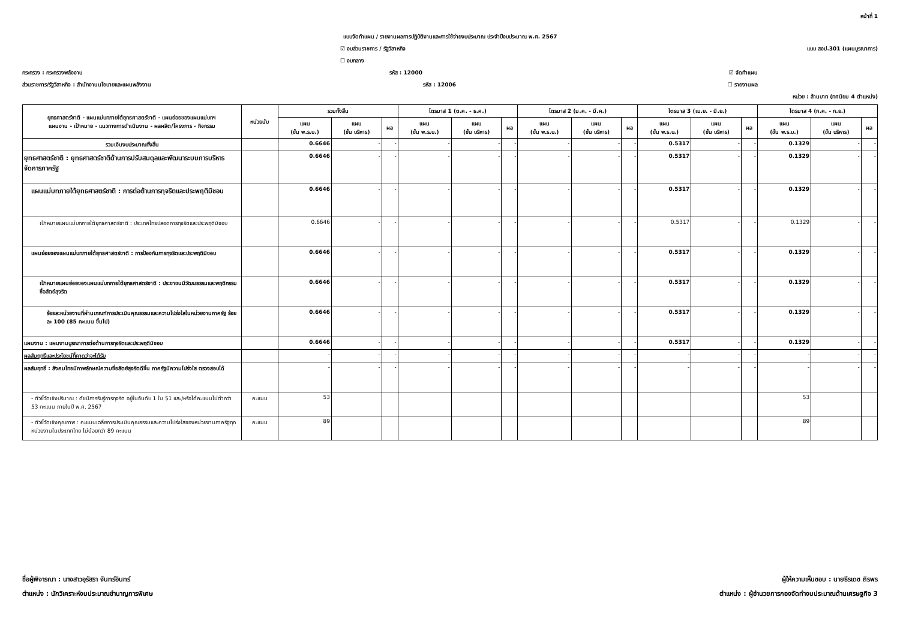หน้าที่ 1
แบบจัดทำแผน / รายงานผลการปฏิบัติงานและการใช้จ่ายงบประมาณ ประจำปีงบประมาณ พ.ศ. 2567
☑ งบส่วนราชการ / รัฐวิสาหกิจ แบบ สงป.301 (แผนบูรณาการ)
☐ งบกลาง
กระทรวง : กระทรวงพลังงาน รหัส : 12000 ☑ จัดทำแผน
ส่วนราชการ/รัฐวิสาหกิจ : สำนักงานนโยบายและแผนพลังงาน รหัส : 12006 ☐ รายงานผล
หน่วย : ล้านบาท (ทศนิยม 4 ตำแหน่ง)
| ยุทธศาสตร์ชาติ - แผนแม่บทภายใต้ยุทธศาสตร์ชาติ - แผนย่อยของแผนแม่บทฯ แผนงาน - เป้าหมาย - แนวทางการดำเนินงาน - ผลผลิต/โครงการ - กิจกรรม | หน่วยนับ | รวมทั้งสิ้น | | | ไตรมาส 1 (ต.ค. - ธ.ค.) | | | ไตรมาส 2 (ม.ค. - มี.ค.) | | | ไตรมาส 3 (เม.ย. - มิ.ย.) | | | ไตรมาส 4 (ก.ค. - ก.ย.) | | |
| --- | --- | --- | --- | --- | --- | --- | --- | --- | --- | --- | --- | --- | --- | --- | --- | --- |
| | | แผน (ขั้น พ.ร.บ.) | แผน (ขั้น บริหาร) | ผล | แผน (ขั้น พ.ร.บ.) | แผน (ขั้น บริหาร) | ผล | แผน (ขั้น พ.ร.บ.) | แผน (ขั้น บริหาร) | ผล | แผน (ขั้น พ.ร.บ.) | แผน (ขั้น บริหาร) | ผล | แผน (ขั้น พ.ร.บ.) | แผน (ขั้น บริหาร) | ผล |
| รวมเงินงบประมาณทั้งสิ้น | | 0.6646 | - | - | - | - | - | - | - | - | 0.5317 | - | - | 0.1329 | - | - |
| ยุทธศาสตร์ชาติ : ยุทธศาสตร์ชาติด้านการปรับสมดุลและพัฒนาระบบการบริหารจัดการภาครัฐ | | 0.6646 | - | - | - | - | - | - | - | - | 0.5317 | - | - | 0.1329 | - | - |
| แผนแม่บทภายใต้ยุทธศาสตร์ชาติ : การต่อต้านการทุจริตและประพฤติมิชอบ | | 0.6646 | - | - | - | - | - | - | - | - | 0.5317 | - | - | 0.1329 | - | - |
| เป้าหมายแผนแม่บทภายใต้ยุทธศาสตร์ชาติ : ประเทศไทยปลอดการทุจริตและประพฤติมิชอบ | | 0.6646 | - | - | - | - | - | - | - | - | 0.5317 | - | - | 0.1329 | - | - |
| แผนย่อยของแผนแม่บทภายใต้ยุทธศาสตร์ชาติ : การป้องกันการทุจริตและประพฤติมิชอบ | | 0.6646 | - | - | - | - | - | - | - | - | 0.5317 | - | - | 0.1329 | - | - |
| เป้าหมายแผนย่อยของแผนแม่บทภายใต้ยุทธศาสตร์ชาติ : ประชาชนมีวัฒนธรรมและพฤติกรรมซื่อสัตย์สุจริต | | 0.6646 | - | - | - | - | - | - | - | - | 0.5317 | - | - | 0.1329 | - | - |
| ร้อยละหน่วยงานที่ผ่านเกณฑ์การประเมินคุณธรรมและความโปร่งใสในหน่วยงานภาครัฐ ร้อยละ 100 (85 คะแนน ขึ้นไป) | | 0.6646 | - | - | - | - | - | - | - | - | 0.5317 | - | - | 0.1329 | - | - |
| แผนงาน : แผนงานบูรณาการต่อต้านการทุจริตและประพฤติมิชอบ | | 0.6646 | - | - | - | - | - | - | - | - | 0.5317 | - | - | 0.1329 | - | - |
| ผลสัมฤทธิ์และประโยชน์ที่คาดว่าจะได้รับ | | - | - | - | - | - | - | - | - | - | - | - | - | - | - | - |
| ผลสัมฤทธิ์ : สังคมไทยมีภาพลักษณ์ความซื่อสัตย์สุจริตดีขึ้น ภาครัฐมีความโปร่งใส ตรวจสอบได้ | | - | - | - | - | - | - | - | - | - | - | - | - | - | - | - |
| - ตัวชี้วัดเชิงปริมาณ : ดัชนีการรับรู้การทุจริต อยู่ในอันดับ 1 ใน 51 และ/หรือได้คะแนนไม่ต่ำกว่า 53 คะแนน ภายในปี พ.ศ. 2567 | คะแนน | 53 | | | | | | | | | | | | 53 | | |
| - ตัวชี้วัดเชิงคุณภาพ : คะแนนเฉลี่ยการประเมินคุณธรรมและความโปร่งใสของหน่วยงานภาครัฐทุกหน่วยงานในประเทศไทย ไม่น้อยกว่า 89 คะแนน | คะแนน | 89 | | | | | | | | | | | | 89 | | |
ชื่อผู้พิจารณา : นางสาวอุรัสรา จันทร์อินทร์
ตำแหน่ง : นักวิเคราะห์งบประมาณชำนาญการพิเศษ
ผู้ให้ความเห็นชอบ : นายธีรเดช ถิรพร
ตำแหน่ง : ผู้อำนวยการกองจัดทำงบประมาณด้านเศรษฐกิจ 3